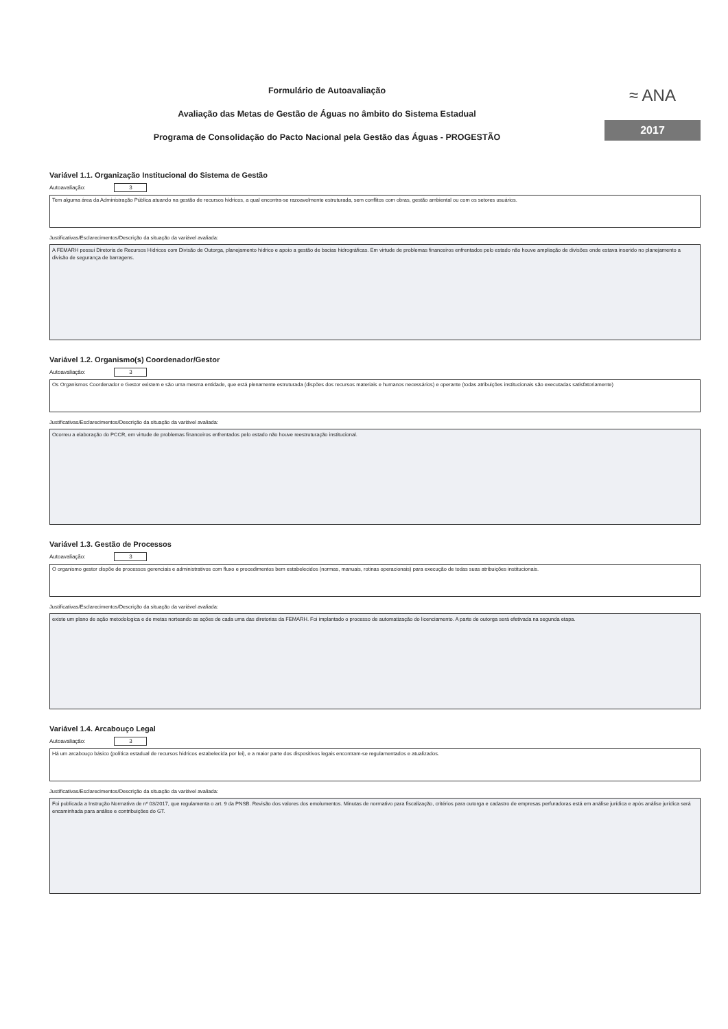Formulário de Autoavaliação
Avaliação das Metas de Gestão de Águas no âmbito do Sistema Estadual
Programa de Consolidação do Pacto Nacional pela Gestão das Águas - PROGESTÃO
≈ ANA
2017
Variável 1.1. Organização Institucional do Sistema de Gestão
Autoavaliação: 3
Tem alguma área da Administração Pública atuando na gestão de recursos hídricos, a qual encontra-se razoavelmente estruturada, sem conflitos com obras, gestão ambiental ou com os setores usuários.
Justificativas/Esclarecimentos/Descrição da situação da variável avaliada:
A FEMARH possui Diretoria de Recursos Hídricos com Divisão de Outorga, planejamento hídrico e apoio a gestão de bacias hidrográficas. Em virtude de problemas financeiros enfrentados pelo estado não houve ampliação de divisões onde estava inserido no planejamento a divisão de segurança de barragens.
Variável 1.2. Organismo(s) Coordenador/Gestor
Autoavaliação: 3
Os Organismos Coordenador e Gestor existem e são uma mesma entidade, que está plenamente estruturada (dispões dos recursos materiais e humanos necessários) e operante (todas atribuições institucionais são executadas satisfatoriamente)
Justificativas/Esclarecimentos/Descrição da situação da variável avaliada:
Ocorreu a elaboração do PCCR, em virtude de problemas financeiros enfrentados pelo estado não houve reestruturação institucional.
Variável 1.3. Gestão de Processos
Autoavaliação: 3
O organismo gestor dispõe de processos gerenciais e administrativos com fluxo e procedimentos bem estabelecidos (normas, manuais, rotinas operacionais) para execução de todas suas atribuições institucionais.
Justificativas/Esclarecimentos/Descrição da situação da variável avaliada:
existe um plano de ação metodologica e de metas norteando as ações de cada uma das diretorias da FEMARH. Foi implantado o processo de automatização do licenciamento. A parte de outorga será efetivada na segunda etapa.
Variável 1.4. Arcabouço Legal
Autoavaliação: 3
Há um arcabouço básico (política estadual de recursos hídricos estabelecida por lei), e a maior parte dos dispositivos legais encontram-se regulamentados e atualizados.
Justificativas/Esclarecimentos/Descrição da situação da variável avaliada:
Foi publicada a Instrução Normativa de nº 03/2017, que regulamenta o art. 9 da PNSB. Revisão dos valores dos emolumentos. Minutas de normativo para fiscalização, critérios para outorga e cadastro de empresas perfuradoras está em análise jurídica e após análise jurídica será encaminhada para análise e contribuições do GT.